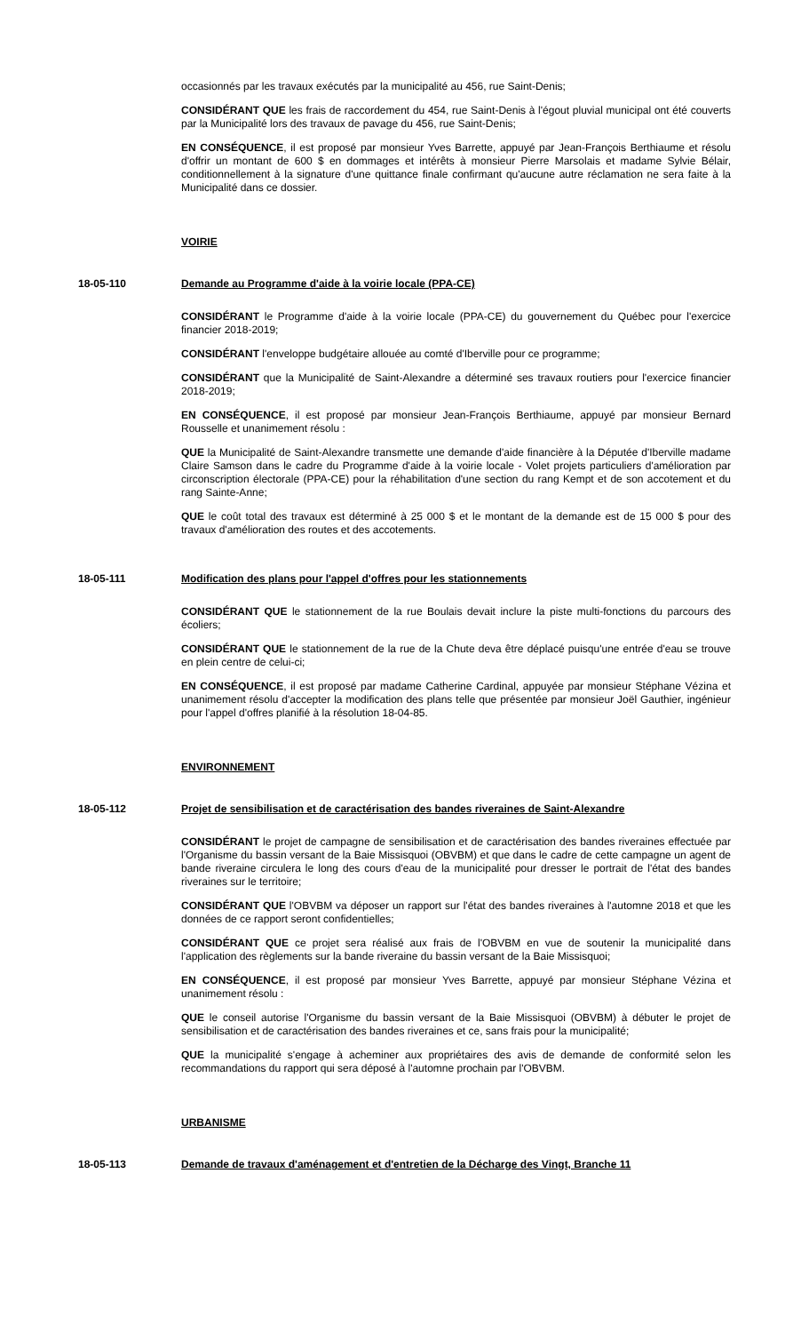occasionnés par les travaux exécutés par la municipalité au 456, rue Saint-Denis;
CONSIDÉRANT QUE les frais de raccordement du 454, rue Saint-Denis à l'égout pluvial municipal ont été couverts par la Municipalité lors des travaux de pavage du 456, rue Saint-Denis;
EN CONSÉQUENCE, il est proposé par monsieur Yves Barrette, appuyé par Jean-François Berthiaume et résolu d'offrir un montant de 600 $ en dommages et intérêts à monsieur Pierre Marsolais et madame Sylvie Bélair, conditionnellement à la signature d'une quittance finale confirmant qu'aucune autre réclamation ne sera faite à la Municipalité dans ce dossier.
VOIRIE
18-05-110 Demande au Programme d'aide à la voirie locale (PPA-CE)
CONSIDÉRANT le Programme d'aide à la voirie locale (PPA-CE) du gouvernement du Québec pour l'exercice financier 2018-2019;
CONSIDÉRANT l'enveloppe budgétaire allouée au comté d'Iberville pour ce programme;
CONSIDÉRANT que la Municipalité de Saint-Alexandre a déterminé ses travaux routiers pour l'exercice financier 2018-2019;
EN CONSÉQUENCE, il est proposé par monsieur Jean-François Berthiaume, appuyé par monsieur Bernard Rousselle et unanimement résolu :
QUE la Municipalité de Saint-Alexandre transmette une demande d'aide financière à la Députée d'Iberville madame Claire Samson dans le cadre du Programme d'aide à la voirie locale - Volet projets particuliers d'amélioration par circonscription électorale (PPA-CE) pour la réhabilitation d'une section du rang Kempt et de son accotement et du rang Sainte-Anne;
QUE le coût total des travaux est déterminé à 25 000 $ et le montant de la demande est de 15 000 $ pour des travaux d'amélioration des routes et des accotements.
18-05-111 Modification des plans pour l'appel d'offres pour les stationnements
CONSIDÉRANT QUE le stationnement de la rue Boulais devait inclure la piste multi-fonctions du parcours des écoliers;
CONSIDÉRANT QUE le stationnement de la rue de la Chute deva être déplacé puisqu'une entrée d'eau se trouve en plein centre de celui-ci;
EN CONSÉQUENCE, il est proposé par madame Catherine Cardinal, appuyée par monsieur Stéphane Vézina et unanimement résolu d'accepter la modification des plans telle que présentée par monsieur Joël Gauthier, ingénieur pour l'appel d'offres planifié à la résolution 18-04-85.
ENVIRONNEMENT
18-05-112 Projet de sensibilisation et de caractérisation des bandes riveraines de Saint-Alexandre
CONSIDÉRANT le projet de campagne de sensibilisation et de caractérisation des bandes riveraines effectuée par l'Organisme du bassin versant de la Baie Missisquoi (OBVBM) et que dans le cadre de cette campagne un agent de bande riveraine circulera le long des cours d'eau de la municipalité pour dresser le portrait de l'état des bandes riveraines sur le territoire;
CONSIDÉRANT QUE l'OBVBM va déposer un rapport sur l'état des bandes riveraines à l'automne 2018 et que les données de ce rapport seront confidentielles;
CONSIDÉRANT QUE ce projet sera réalisé aux frais de l'OBVBM en vue de soutenir la municipalité dans l'application des règlements sur la bande riveraine du bassin versant de la Baie Missisquoi;
EN CONSÉQUENCE, il est proposé par monsieur Yves Barrette, appuyé par monsieur Stéphane Vézina et unanimement résolu :
QUE le conseil autorise l'Organisme du bassin versant de la Baie Missisquoi (OBVBM) à débuter le projet de sensibilisation et de caractérisation des bandes riveraines et ce, sans frais pour la municipalité;
QUE la municipalité s'engage à acheminer aux propriétaires des avis de demande de conformité selon les recommandations du rapport qui sera déposé à l'automne prochain par l'OBVBM.
URBANISME
18-05-113 Demande de travaux d'aménagement et d'entretien de la Décharge des Vingt, Branche 11